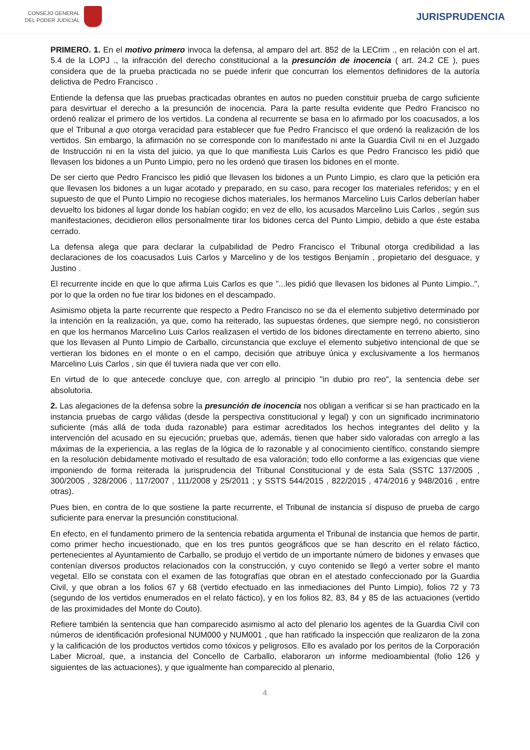CONSEJO GENERAL
DEL PODER JUDICIAL
JURISPRUDENCIA
PRIMERO. 1. En el motivo primero invoca la defensa, al amparo del art. 852 de la LECrim ., en relación con el art. 5.4 de la LOPJ ., la infracción del derecho constitucional a la presunción de inocencia ( art. 24.2 CE ), pues considera que de la prueba practicada no se puede inferir que concurran los elementos definidores de la autoría delictiva de Pedro Francisco .
Entiende la defensa que las pruebas practicadas obrantes en autos no pueden constituir prueba de cargo suficiente para desvirtuar el derecho a la presunción de inocencia. Para la parte resulta evidente que Pedro Francisco no ordenó realizar el primero de los vertidos. La condena al recurrente se basa en lo afirmado por los coacusados, a los que el Tribunal a quo otorga veracidad para establecer que fue Pedro Francisco el que ordenó la realización de los vertidos. Sin embargo, la afirmación no se corresponde con lo manifestado ni ante la Guardia Civil ni en el Juzgado de Instrucción ni en la vista del juicio, ya que lo que manifiesta Luis Carlos es que Pedro Francisco les pidió que llevasen los bidones a un Punto Limpio, pero no les ordenó que tirasen los bidones en el monte.
De ser cierto que Pedro Francisco les pidió que llevasen los bidones a un Punto Limpio, es claro que la petición era que llevasen los bidones a un lugar acotado y preparado, en su caso, para recoger los materiales referidos; y en el supuesto de que el Punto Limpio no recogiese dichos materiales, los hermanos Marcelino Luis Carlos deberían haber devuelto los bidones al lugar donde los habían cogido; en vez de ello, los acusados Marcelino Luis Carlos , según sus manifestaciones, decidieron ellos personalmente tirar los bidones cerca del Punto Limpio, debido a que éste estaba cerrado.
La defensa alega que para declarar la culpabilidad de Pedro Francisco el Tribunal otorga credibilidad a las declaraciones de los coacusados Luis Carlos y Marcelino y de los testigos Benjamín , propietario del desguace, y Justino .
El recurrente incide en que lo que afirma Luis Carlos es que "...les pidió que llevasen los bidones al Punto Limpio..", por lo que la orden no fue tirar los bidones en el descampado.
Asimismo objeta la parte recurrente que respecto a Pedro Francisco no se da el elemento subjetivo determinado por la intención en la realización, ya que, como ha reiterado, las supuestas órdenes, que siempre negó, no consistieron en que los hermanos Marcelino Luis Carlos realizasen el vertido de los bidones directamente en terreno abierto, sino que los llevasen al Punto Limpio de Carballo, circunstancia que excluye el elemento subjetivo intencional de que se vertieran los bidones en el monte o en el campo, decisión que atribuye única y exclusivamente a los hermanos Marcelino Luis Carlos , sin que él tuviera nada que ver con ello.
En virtud de lo que antecede concluye que, con arreglo al principio "in dubio pro reo", la sentencia debe ser absolutoria.
2. Las alegaciones de la defensa sobre la presunción de inocencia nos obligan a verificar si se han practicado en la instancia pruebas de cargo válidas (desde la perspectiva constitucional y legal) y con un significado incriminatorio suficiente (más allá de toda duda razonable) para estimar acreditados los hechos integrantes del delito y la intervención del acusado en su ejecución; pruebas que, además, tienen que haber sido valoradas con arreglo a las máximas de la experiencia, a las reglas de la lógica de lo razonable y al conocimiento científico, constando siempre en la resolución debidamente motivado el resultado de esa valoración; todo ello conforme a las exigencias que viene imponiendo de forma reiterada la jurisprudencia del Tribunal Constitucional y de esta Sala (SSTC 137/2005 , 300/2005 , 328/2006 , 117/2007 , 111/2008 y 25/2011 ; y SSTS 544/2015 , 822/2015 , 474/2016 y 948/2016 , entre otras).
Pues bien, en contra de lo que sostiene la parte recurrente, el Tribunal de instancia sí dispuso de prueba de cargo suficiente para enervar la presunción constitucional.
En efecto, en el fundamento primero de la sentencia rebatida argumenta el Tribunal de instancia que hemos de partir, como primer hecho incuestionado, que en los tres puntos geográficos que se han descrito en el relato fáctico, pertenecientes al Ayuntamiento de Carballo, se produjo el vertido de un importante número de bidones y envases que contenían diversos productos relacionados con la construcción, y cuyo contenido se llegó a verter sobre el manto vegetal. Ello se constata con el examen de las fotografías que obran en el atestado confeccionado por la Guardia Civil, y que obran a los folios 67 y 68 (vertido efectuado en las inmediaciones del Punto Limpio), folios 72 y 73 (segundo de los vertidos enumerados en el relato fáctico), y en los folios 82, 83, 84 y 85 de las actuaciones (vertido de las proximidades del Monte do Couto).
Refiere también la sentencia que han comparecido asimismo al acto del plenario los agentes de la Guardia Civil con números de identificación profesional NUM000 y NUM001 , que han ratificado la inspección que realizaron de la zona y la calificación de los productos vertidos como tóxicos y peligrosos. Ello es avalado por los peritos de la Corporación Laber Microal, que, a instancia del Concello de Carballo, elaboraron un informe medioambiental (folio 126 y siguientes de las actuaciones), y que igualmente han comparecido al plenario,
4